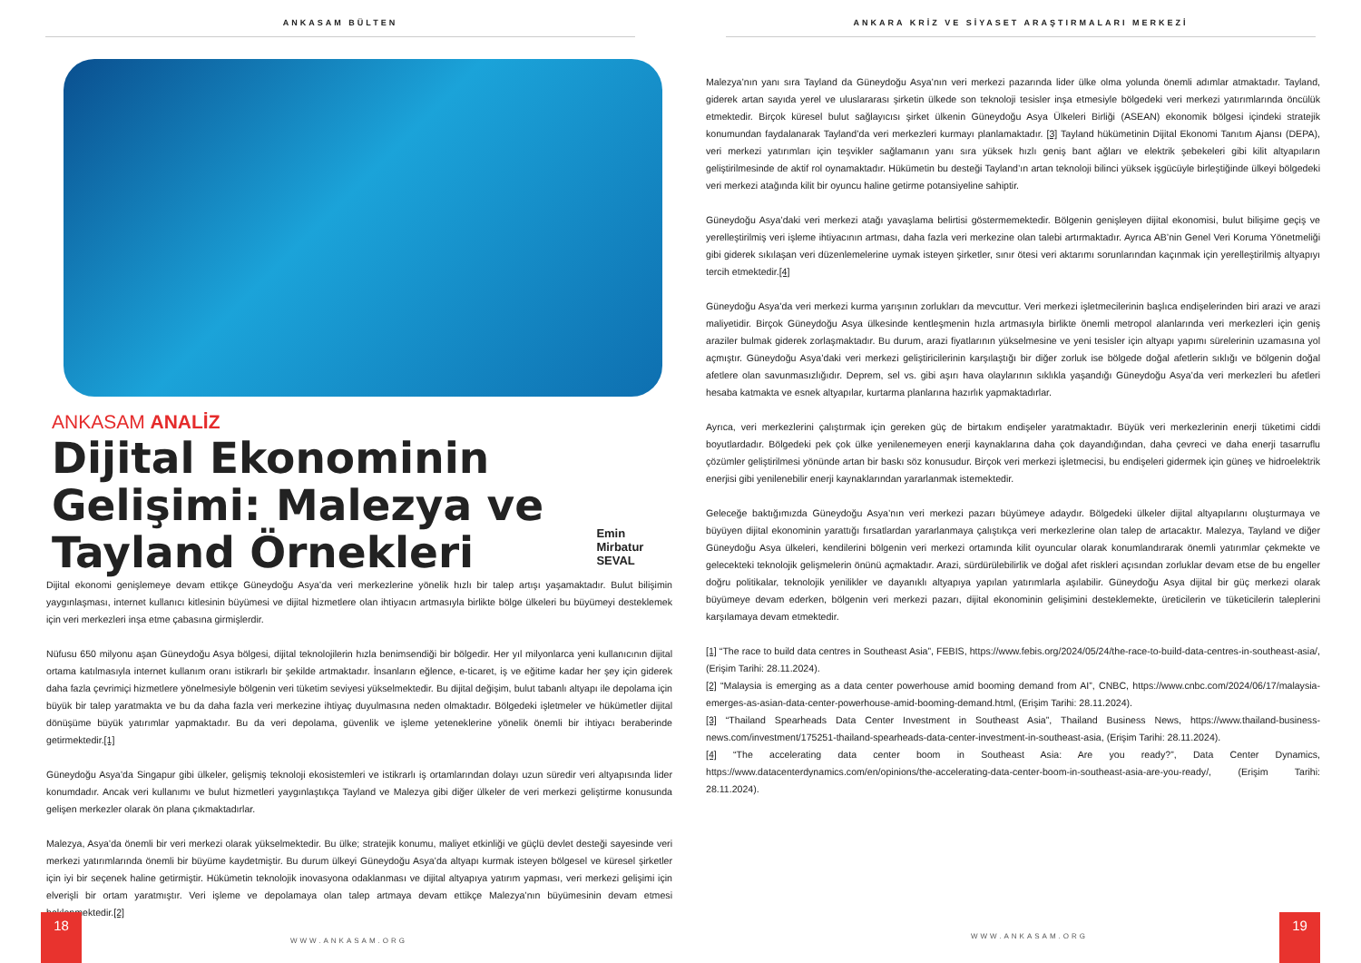ANKASAM BÜLTEN
ANKASAM ANALİZ
Dijital Ekonominin Gelişimi: Malezya ve Tayland Örnekleri
Emin Mirbatur SEVAL
Dijital ekonomi genişlemeye devam ettikçe Güneydoğu Asya’da veri merkezlerine yönelik hızlı bir talep artışı yaşamaktadır. Bulut bilişimin yaygınlaşması, internet kullanıcı kitlesinin büyümesi ve dijital hizmetlere olan ihtiyacın artmasıyla birlikte bölge ülkeleri bu büyümeyi desteklemek için veri merkezleri inşa etme çabasına girmişlerdir.
Nüfusu 650 milyonu aşan Güneydoğu Asya bölgesi, dijital teknolojilerin hızla benimsendiği bir bölgedir. Her yıl milyonlarca yeni kullanıcının dijital ortama katılmasıyla internet kullanım oranı istikrarlı bir şekilde artmaktadır. İnsanların eğlence, e-ticaret, iş ve eğitime kadar her şey için giderek daha fazla çevrimiçi hizmetlere yönelmesiyle bölgenin veri tüketim seviyesi yükselmektedir. Bu dijital değişim, bulut tabanlı altyapı ile depolama için büyük bir talep yaratmakta ve bu da daha fazla veri merkezine ihtiyaç duyulmasına neden olmaktadır. Bölgedeki işletmeler ve hükümetler dijital dönüşüme büyük yatırımlar yapmaktadır. Bu da veri depolama, güvenlik ve işleme yeteneklerine yönelik önemli bir ihtiyacı beraberinde getirmektedir.[1]
Güneydoğu Asya’da Singapur gibi ülkeler, gelişmiş teknoloji ekosistemleri ve istikrarlı iş ortamlarından dolayı uzun süredir veri altyapısında lider konumdadır. Ancak veri kullanımı ve bulut hizmetleri yaygınlaştıkça Tayland ve Malezya gibi diğer ülkeler de veri merkezi geliştirme konusunda gelişen merkezler olarak ön plana çıkmaktadırlar.
Malezya, Asya’da önemli bir veri merkezi olarak yükselmektedir. Bu ülke; stratejik konumu, maliyet etkinliği ve güçlü devlet desteği sayesinde veri merkezi yatırımlarında önemli bir büyüme kaydetmiştir. Bu durum ülkeyi Güneydoğu Asya’da altyapı kurmak isteyen bölgesel ve küresel şirketler için iyi bir seçenek haline getirmiştir. Hükümetin teknolojik inovasyona odaklanması ve dijital altyapıya yatırım yapması, veri merkezi gelişimi için elverişli bir ortam yaratmıştır. Veri işleme ve depolamaya olan talep artmaya devam ettikçe Malezya’nın büyümesinin devam etmesi beklenmektedir.[2]
18
WWW.ANKASAM.ORG
ANKARA KRİZ VE SİYASET ARAŞTIRMALARI MERKEZİ
Malezya’nın yanı sıra Tayland da Güneydoğu Asya’nın veri merkezi pazarında lider ülke olma yolunda önemli adımlar atmaktadır. Tayland, giderek artan sayıda yerel ve uluslararası şirketin ülkede son teknoloji tesisler inşa etmesiyle bölgedeki veri merkezi yatırımlarında öncülük etmektedir. Birçok küresel bulut sağlayıcısı şirket ülkenin Güneydoğu Asya Ülkeleri Birliği (ASEAN) ekonomik bölgesi içindeki stratejik konumundan faydalanarak Tayland’da veri merkezleri kurmayı planlamaktadır. [3] Tayland hükümetinin Dijital Ekonomi Tanıtım Ajansı (DEPA), veri merkezi yatırımları için teşvikler sağlamanın yanı sıra yüksek hızlı geniş bant ağları ve elektrik şebekeleri gibi kilit altyapıların geliştirilmesinde de aktif rol oynamaktadır. Hükümetin bu desteği Tayland’ın artan teknoloji bilinci yüksek işgücüyle birleştiğinde ülkeyi bölgedeki veri merkezi atağında kilit bir oyuncu haline getirme potansiyeline sahiptir.
Güneydoğu Asya’daki veri merkezi atağı yavaşlama belirtisi göstermemektedir. Bölgenin genişleyen dijital ekonomisi, bulut bilişime geçiş ve yerelleştirilmiş veri işleme ihtiyacının artması, daha fazla veri merkezine olan talebi artırmaktadır. Ayrıca AB’nin Genel Veri Koruma Yönetmeliği gibi giderek sıkılaşan veri düzenlemelerine uymak isteyen şirketler, sınır ötesi veri aktarımı sorunlarından kaçınmak için yerelleştirilmiş altyapıyı tercih etmektedir.[4]
Güneydoğu Asya’da veri merkezi kurma yarışının zorlukları da mevcuttur. Veri merkezi işletmecilerinin başlıca endişelerinden biri arazi ve arazi maliyetidir. Birçok Güneydoğu Asya ülkesinde kentleşmenin hızla artmasıyla birlikte önemli metropol alanlarında veri merkezleri için geniş araziler bulmak giderek zorlaşmaktadır. Bu durum, arazi fiyatlarının yükselmesine ve yeni tesisler için altyapı yapımı sürelerinin uzamasına yol açmıştır. Güneydoğu Asya’daki veri merkezi geliştiricilerinin karşılaştığı bir diğer zorluk ise bölgede doğal afetlerin sıklığı ve bölgenin doğal afetlere olan savunmasızlığıdır. Deprem, sel vs. gibi aşırı hava olaylarının sıklıkla yaşandığı Güneydoğu Asya’da veri merkezleri bu afetleri hesaba katmakta ve esnek altyapılar, kurtarma planlarına hazırlık yapmaktadırlar.
Ayrıca, veri merkezlerini çalıştırmak için gereken güç de birtakım endişeler yaratmaktadır. Büyük veri merkezlerinin enerji tüketimi ciddi boyutlardadır. Bölgedeki pek çok ülke yenilenemeyen enerji kaynaklarına daha çok dayandığından, daha çevreci ve daha enerji tasarruflu çözümler geliştirilmesi yönünde artan bir baskı söz konusudur. Birçok veri merkezi işletmecisi, bu endişeleri gidermek için güneş ve hidroelektrik enerjisi gibi yenilenebilir enerji kaynaklarından yararlanmak istemektedir.
Geleceğe baktığımızda Güneydoğu Asya’nın veri merkezi pazarı büyümeye adaydır. Bölgedeki ülkeler dijital altyapılarını oluşturmaya ve büyüyen dijital ekonominin yarattığı fırsatlardan yararlanmaya çalıştıkça veri merkezlerine olan talep de artacaktır. Malezya, Tayland ve diğer Güneydoğu Asya ülkeleri, kendilerini bölgenin veri merkezi ortamında kilit oyuncular olarak konumlandırarak önemli yatırımlar çekmekte ve gelecekteki teknolojik gelişmelerin önünü açmaktadır. Arazi, sürdürülebilirlik ve doğal afet riskleri açısından zorluklar devam etse de bu engeller doğru politikalar, teknolojik yenilikler ve dayanıklı altyapıya yapılan yatırımlarla aşılabilir. Güneydoğu Asya dijital bir güç merkezi olarak büyümeye devam ederken, bölgenin veri merkezi pazarı, dijital ekonominin gelişimini desteklemekte, üreticilerin ve tüketicilerin taleplerini karşılamaya devam etmektedir.
[1] “The race to build data centres in Southeast Asia”, FEBIS, https://www.febis.org/2024/05/24/the-race-to-build-data-centres-in-southeast-asia/, (Erişim Tarihi: 28.11.2024).
[2] “Malaysia is emerging as a data center powerhouse amid booming demand from AI”, CNBC, https://www.cnbc.com/2024/06/17/malaysia-emerges-as-asian-data-center-powerhouse-amid-booming-demand.html, (Erişim Tarihi: 28.11.2024).
[3] “Thailand Spearheads Data Center Investment in Southeast Asia”, Thailand Business News, https://www.thailand-business-news.com/investment/175251-thailand-spearheads-data-center-investment-in-southeast-asia, (Erişim Tarihi: 28.11.2024).
[4] “The accelerating data center boom in Southeast Asia: Are you ready?”, Data Center Dynamics, https://www.datacenterdynamics.com/en/opinions/the-accelerating-data-center-boom-in-southeast-asia-are-you-ready/, (Erişim Tarihi: 28.11.2024).
WWW.ANKASAM.ORG
19